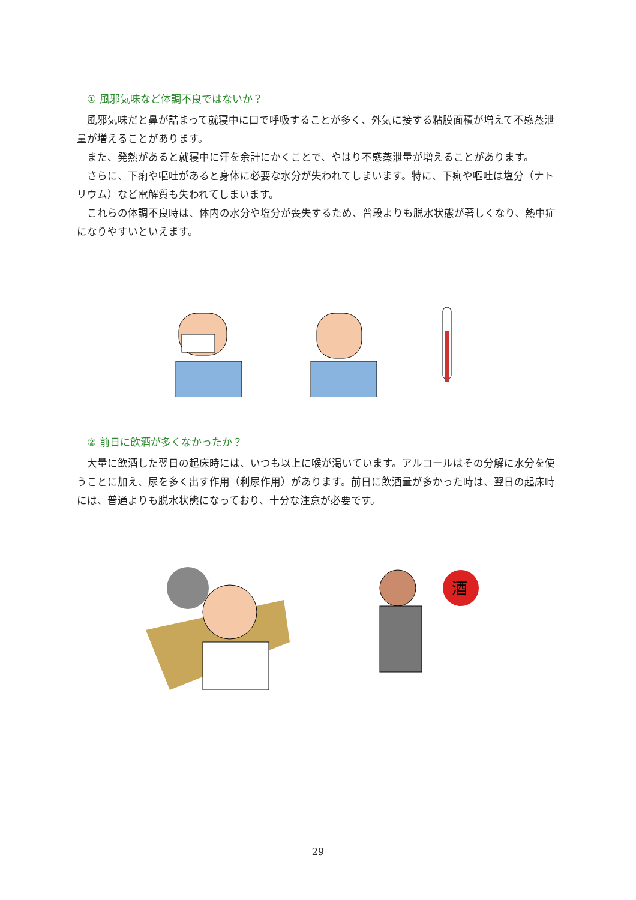① 風邪気味など体調不良ではないか？
風邪気味だと鼻が詰まって就寝中に口で呼吸することが多く、外気に接する粘膜面積が増えて不感蒸泄量が増えることがあります。
また、発熱があると就寝中に汗を余計にかくことで、やはり不感蒸泄量が増えることがあります。
さらに、下痢や嘔吐があると身体に必要な水分が失われてしまいます。特に、下痢や嘔吐は塩分（ナトリウム）など電解質も失われてしまいます。
これらの体調不良時は、体内の水分や塩分が喪失するため、普段よりも脱水状態が著しくなり、熱中症になりやすいといえます。
② 前日に飲酒が多くなかったか？
大量に飲酒した翌日の起床時には、いつも以上に喉が渇いています。アルコールはその分解に水分を使うことに加え、尿を多く出す作用（利尿作用）があります。前日に飲酒量が多かった時は、翌日の起床時には、普通よりも脱水状態になっており、十分な注意が必要です。
酒
29